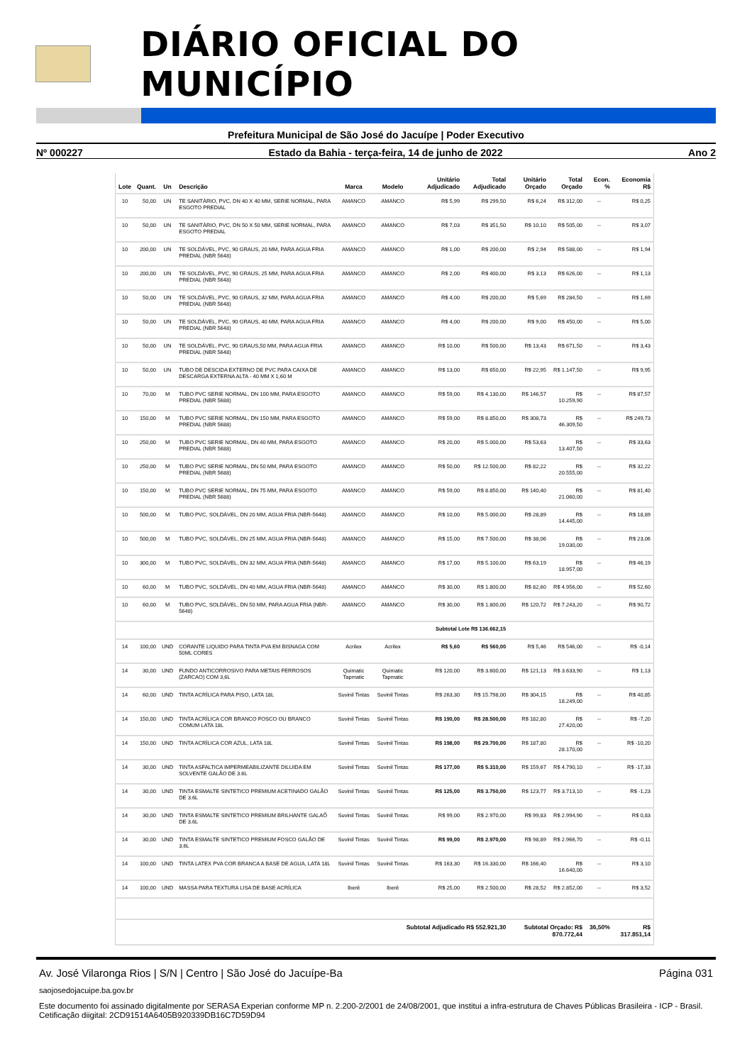DIÁRIO OFICIAL DO MUNICÍPIO
Prefeitura Municipal de São José do Jacuípe | Poder Executivo
Nº 000227 Estado da Bahia - terça-feira, 14 de junho de 2022 Ano 2
| Lote | Quant. | Un | Descrição | Marca | Modelo | Unitário Adjudicado | Total Adjudicado | Unitário Orçado | Total Orçado | Econ. % | Economia R$ |
| --- | --- | --- | --- | --- | --- | --- | --- | --- | --- | --- | --- |
| 10 | 50,00 | UN | TE SANITÁRIO, PVC, DN 40 X 40 MM, SERIE NORMAL, PARA ESGOTO PREDIAL | AMANCO | AMANCO | R$ 5,99 | R$ 299,50 | R$ 6,24 | R$ 312,00 | -- | R$ 0,25 |
| 10 | 50,00 | UN | TE SANITÁRIO, PVC, DN 50 X 50 MM, SERIE NORMAL, PARA ESGOTO PREDIAL | AMANCO | AMANCO | R$ 7,03 | R$ 351,50 | R$ 10,10 | R$ 505,00 | -- | R$ 3,07 |
| 10 | 200,00 | UN | TE SOLDÁVEL, PVC, 90 GRAUS, 20 MM, PARA AGUA FRIA PREDIAL (NBR 5648) | AMANCO | AMANCO | R$ 1,00 | R$ 200,00 | R$ 2,94 | R$ 588,00 | -- | R$ 1,94 |
| 10 | 200,00 | UN | TE SOLDÁVEL, PVC, 90 GRAUS, 25 MM, PARA AGUA FRIA PREDIAL (NBR 5648) | AMANCO | AMANCO | R$ 2,00 | R$ 400,00 | R$ 3,13 | R$ 626,00 | -- | R$ 1,13 |
| 10 | 50,00 | UN | TE SOLDÁVEL, PVC, 90 GRAUS, 32 MM, PARA AGUA FRIA PREDIAL (NBR 5648) | AMANCO | AMANCO | R$ 4,00 | R$ 200,00 | R$ 5,69 | R$ 284,50 | -- | R$ 1,69 |
| 10 | 50,00 | UN | TE SOLDÁVEL, PVC, 90 GRAUS, 40 MM, PARA AGUA FRIA PREDIAL (NBR 5648) | AMANCO | AMANCO | R$ 4,00 | R$ 200,00 | R$ 9,00 | R$ 450,00 | -- | R$ 5,00 |
| 10 | 50,00 | UN | TE SOLDÁVEL, PVC, 90 GRAUS,50 MM, PARA AGUA FRIA PREDIAL (NBR 5648) | AMANCO | AMANCO | R$ 10,00 | R$ 500,00 | R$ 13,43 | R$ 671,50 | -- | R$ 3,43 |
| 10 | 50,00 | UN | TUBO DE DESCIDA EXTERNO DE PVC PARA CAIXA DE DESCARGA EXTERNA ALTA - 40 MM X 1,60 M | AMANCO | AMANCO | R$ 13,00 | R$ 650,00 | R$ 22,95 | R$ 1.147,50 | -- | R$ 9,95 |
| 10 | 70,00 | M | TUBO PVC SERIE NORMAL, DN 100 MM, PARA ESGOTO PREDIAL (NBR 5688) | AMANCO | AMANCO | R$ 59,00 | R$ 4.130,00 | R$ 146,57 | R$ 10.259,90 | -- | R$ 87,57 |
| 10 | 150,00 | M | TUBO PVC SERIE NORMAL, DN 150 MM, PARA ESGOTO PREDIAL (NBR 5688) | AMANCO | AMANCO | R$ 59,00 | R$ 8.850,00 | R$ 308,73 | R$ 46.309,50 | -- | R$ 249,73 |
| 10 | 250,00 | M | TUBO PVC SERIE NORMAL, DN 40 MM, PARA ESGOTO PREDIAL (NBR 5688) | AMANCO | AMANCO | R$ 20,00 | R$ 5.000,00 | R$ 53,63 | R$ 13.407,50 | -- | R$ 33,63 |
| 10 | 250,00 | M | TUBO PVC SERIE NORMAL, DN 50 MM, PARA ESGOTO PREDIAL (NBR 5688) | AMANCO | AMANCO | R$ 50,00 | R$ 12.500,00 | R$ 82,22 | R$ 20.555,00 | -- | R$ 32,22 |
| 10 | 150,00 | M | TUBO PVC SERIE NORMAL, DN 75 MM, PARA ESGOTO PREDIAL (NBR 5688) | AMANCO | AMANCO | R$ 59,00 | R$ 8.850,00 | R$ 140,40 | R$ 21.060,00 | -- | R$ 81,40 |
| 10 | 500,00 | M | TUBO PVC, SOLDÁVEL, DN 20 MM, AGUA FRIA (NBR-5648) | AMANCO | AMANCO | R$ 10,00 | R$ 5.000,00 | R$ 28,89 | R$ 14.445,00 | -- | R$ 18,89 |
| 10 | 500,00 | M | TUBO PVC, SOLDÁVEL, DN 25 MM, AGUA FRIA (NBR-5648) | AMANCO | AMANCO | R$ 15,00 | R$ 7.500,00 | R$ 38,06 | R$ 19.030,00 | -- | R$ 23,06 |
| 10 | 300,00 | M | TUBO PVC, SOLDÁVEL, DN 32 MM, AGUA FRIA (NBR-5648) | AMANCO | AMANCO | R$ 17,00 | R$ 5.100,00 | R$ 63,19 | R$ 18.957,00 | -- | R$ 46,19 |
| 10 | 60,00 | M | TUBO PVC, SOLDÁVEL, DN 40 MM, AGUA FRIA (NBR-5648) | AMANCO | AMANCO | R$ 30,00 | R$ 1.800,00 | R$ 82,60 | R$ 4.956,00 | -- | R$ 52,60 |
| 10 | 60,00 | M | TUBO PVC, SOLDÁVEL, DN 50 MM, PARA AGUA FRIA (NBR-5648) | AMANCO | AMANCO | R$ 30,00 | R$ 1.800,00 | R$ 120,72 | R$ 7.243,20 | -- | R$ 90,72 |
| Subtotal Lote R$ 136.662,15 | | | | | | | | | | | |
| 14 | 100,00 | UND | CORANTE LIQUIDO PARA TINTA PVA EM BISNAGA COM 50ML CORES | Acrilex | Acrilex | R$ 5,60 | R$ 560,00 | R$ 5,46 | R$ 546,00 | -- | R$ -0,14 |
| 14 | 30,00 | UND | FUNDO ANTICORROSIVO PARA METAIS FERROSOS (ZARCAO) COM 3,6L | Quimatic Tapmatic | Quimatic Tapmatic | R$ 120,00 | R$ 3.600,00 | R$ 121,13 | R$ 3.633,90 | -- | R$ 1,13 |
| 14 | 60,00 | UND | TINTA ACRÍLICA PARA PISO, LATA 18L | Suvinil Tintas | Suvinil Tintas | R$ 263,30 | R$ 15.798,00 | R$ 304,15 | R$ 18.249,00 | -- | R$ 40,85 |
| 14 | 150,00 | UND | TINTA ACRÍLICA COR BRANCO FOSCO OU BRANCO COMUM LATA 18L | Suvinil Tintas | Suvinil Tintas | R$ 190,00 | R$ 28.500,00 | R$ 182,80 | R$ 27.420,00 | -- | R$ -7,20 |
| 14 | 150,00 | UND | TINTA ACRÍLICA COR AZUL, LATA 18L | Suvinil Tintas | Suvinil Tintas | R$ 198,00 | R$ 29.700,00 | R$ 187,80 | R$ 28.170,00 | -- | R$ -10,20 |
| 14 | 30,00 | UND | TINTA ASFALTICA IMPERMEABILIZANTE DILUIDA EM SOLVENTE GALÃO DE 3.6L | Suvinil Tintas | Suvinil Tintas | R$ 177,00 | R$ 5.310,00 | R$ 159,67 | R$ 4.790,10 | -- | R$ -17,33 |
| 14 | 30,00 | UND | TINTA ESMALTE SINTETICO PREMIUM ACETINADO GALÃO DE 3.6L | Suvinil Tintas | Suvinil Tintas | R$ 125,00 | R$ 3.750,00 | R$ 123,77 | R$ 3.713,10 | -- | R$ -1,23 |
| 14 | 30,00 | UND | TINTA ESMALTE SINTETICO PREMIUM BRILHANTE GALAÕ DE 3.6L | Suvinil Tintas | Suvinil Tintas | R$ 99,00 | R$ 2.970,00 | R$ 99,83 | R$ 2.994,90 | -- | R$ 0,83 |
| 14 | 30,00 | UND | TINTA ESMALTE SINTETICO PREMIUM FOSCO GALÃO DE 3,6L | Suvinil Tintas | Suvinil Tintas | R$ 99,00 | R$ 2.970,00 | R$ 98,89 | R$ 2.966,70 | -- | R$ -0,11 |
| 14 | 100,00 | UND | TINTA LATEX PVA COR BRANCA A BASE DE AGUA, LATA 18L | Suvinil Tintas | Suvinil Tintas | R$ 163,30 | R$ 16.330,00 | R$ 166,40 | R$ 16.640,00 | -- | R$ 3,10 |
| 14 | 100,00 | UND | MASSA PARA TEXTURA LISA DE BASE ACRÍLICA | Iberê | Iberê | R$ 25,00 | R$ 2.500,00 | R$ 28,52 | R$ 2.852,00 | -- | R$ 3,52 |
| Subtotal Adjudicado R$ 552.921,30 | | | | | | | | Subtotal Orçado: R$ 870.772,44 | | 36,50% | R$ 317.851,14 |
Av. José Vilaronga Rios | S/N | Centro | São José do Jacuípe-Ba Página 031
saojosedojacuipe.ba.gov.br
Este documento foi assinado digitalmente por SERASA Experian conforme MP n. 2.200-2/2001 de 24/08/2001, que institui a infra-estrutura de Chaves Públicas Brasileira - ICP - Brasil. Cetificação diigital: 2CD91514A6405B920339DB16C7D59D94